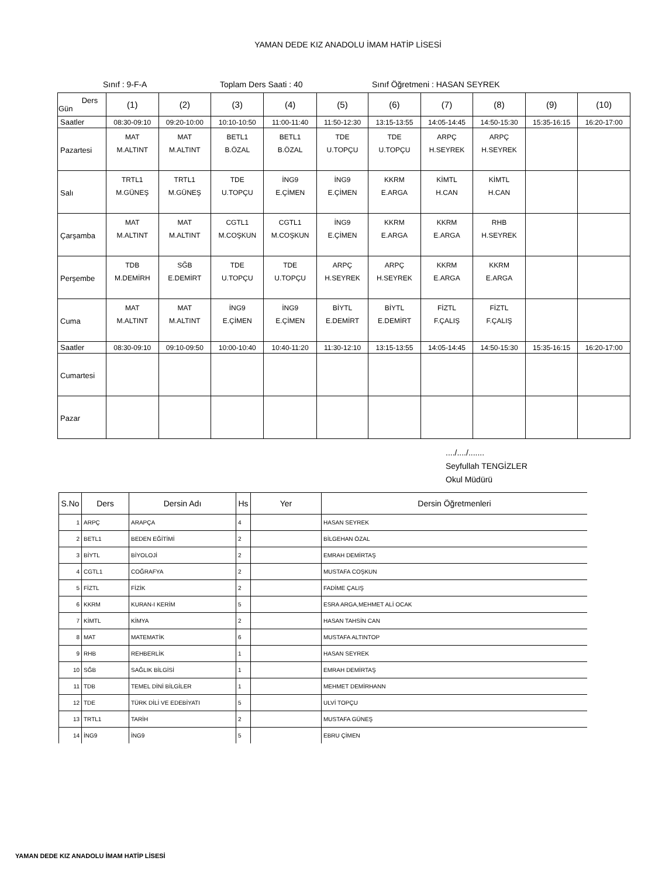YAMAN DEDE KIZ ANADOLU İMAM HATİP LİSESİ
Sınıf : 9-F-A Toplam Ders Saati : 40 Sınıf Öğretmeni : HASAN SEYREK
| Ders Gün | (1) | (2) | (3) | (4) | (5) | (6) | (7) | (8) | (9) | (10) |
| Saatler | 08:30-09:10 | 09:20-10:00 | 10:10-10:50 | 11:00-11:40 | 11:50-12:30 | 13:15-13:55 | 14:05-14:45 | 14:50-15:30 | 15:35-16:15 | 16:20-17:00 |
| Pazartesi | MAT M.ALTINT | MAT M.ALTINT | BETL1 B.ÖZAL | BETL1 B.ÖZAL | TDE U.TOPÇU | TDE U.TOPÇU | ARPÇ H.SEYREK | ARPÇ H.SEYREK | | |
| Salı | TRTL1 M.GÜNEŞ | TRTL1 M.GÜNEŞ | TDE U.TOPÇU | İNG9 E.ÇİMEN | İNG9 E.ÇİMEN | KKRM E.ARGA | KİMTL H.CAN | KİMTL H.CAN | | |
| Çarşamba | MAT M.ALTINT | MAT M.ALTINT | CGTL1 M.COŞKUN | CGTL1 M.COŞKUN | İNG9 E.ÇİMEN | KKRM E.ARGA | KKRM E.ARGA | RHB H.SEYREK | | |
| Perşembe | TDB M.DEMİRH | SĞB E.DEMİRT | TDE U.TOPÇU | TDE U.TOPÇU | ARPÇ H.SEYREK | ARPÇ H.SEYREK | KKRM E.ARGA | KKRM E.ARGA | | |
| Cuma | MAT M.ALTINT | MAT M.ALTINT | İNG9 E.ÇİMEN | İNG9 E.ÇİMEN | BİYTL E.DEMİRT | BİYTL E.DEMİRT | FİZTL F.ÇALIŞ | FİZTL F.ÇALIŞ | | |
| Saatler | 08:30-09:10 | 09:10-09:50 | 10:00-10:40 | 10:40-11:20 | 11:30-12:10 | 13:15-13:55 | 14:05-14:45 | 14:50-15:30 | 15:35-16:15 | 16:20-17:00 |
| Cumartesi | | | | | | | | | | |
| Pazar | | | | | | | | | | |
..../..../.......
Seyfullah TENGİZLER
Okul Müdürü
| S.No | Ders | Dersin Adı | Hs | Yer | Dersin Öğretmenleri |
| --- | --- | --- | --- | --- | --- |
| 1 | ARPÇ | ARAPÇA | 4 | | HASAN SEYREK |
| 2 | BETL1 | BEDEN EĞİTİMİ | 2 | | BİLGEHAN ÖZAL |
| 3 | BİYTL | BİYOLOJİ | 2 | | EMRAH DEMİRTAŞ |
| 4 | CGTL1 | COĞRAFYA | 2 | | MUSTAFA COŞKUN |
| 5 | FİZTL | FİZİK | 2 | | FADİME ÇALIŞ |
| 6 | KKRM | KURAN-I KERİM | 5 | | ESRA ARGA,MEHMET ALİ OCAK |
| 7 | KİMTL | KİMYA | 2 | | HASAN TAHSİN CAN |
| 8 | MAT | MATEMATİK | 6 | | MUSTAFA ALTINTOP |
| 9 | RHB | REHBERLİK | 1 | | HASAN SEYREK |
| 10 | SĞB | SAĞLIK BİLGİSİ | 1 | | EMRAH DEMİRTAŞ |
| 11 | TDB | TEMEL DİNİ BİLGİLER | 1 | | MEHMET DEMİRHANN |
| 12 | TDE | TÜRK DİLİ VE EDEBİYATI | 5 | | ULVİ TOPÇU |
| 13 | TRTL1 | TARİH | 2 | | MUSTAFA GÜNEŞ |
| 14 | İNG9 | İNG9 | 5 | | EBRU ÇİMEN |
YAMAN DEDE KIZ ANADOLU İMAM HATİP LİSESİ